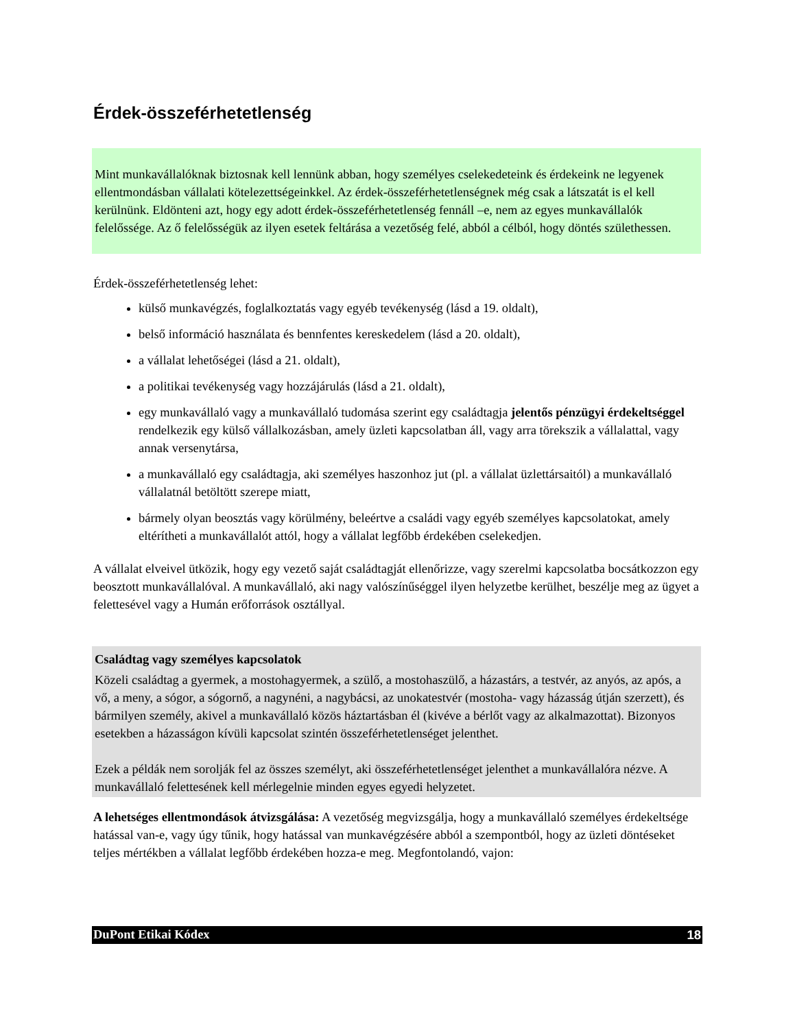Érdek-összeférhetetlenség
Mint munkavállalóknak biztosnak kell lennünk abban, hogy személyes cselekedeteink és érdekeink ne legyenek ellentmondásban vállalati kötelezettségeinkkel. Az érdek-összeférhetetlenségnek még csak a látszatát is el kell kerülnünk. Eldönteni azt, hogy egy adott érdek-összeférhetetlenség fennáll –e, nem az egyes munkavállalók felelőssége. Az ő felelősségük az ilyen esetek feltárása a vezetőség felé, abból a célból, hogy döntés születhessen.
Érdek-összeférhetetlenség lehet:
külső munkavégzés, foglalkoztatás vagy egyéb tevékenység (lásd a 19. oldalt),
belső információ használata és bennfentes kereskedelem (lásd a 20. oldalt),
a vállalat lehetőségei (lásd a 21. oldalt),
a politikai tevékenység vagy hozzájárulás (lásd a 21. oldalt),
egy munkavállaló vagy a munkavállaló tudomása szerint egy családtagja jelentős pénzügyi érdekeltséggel rendelkezik egy külső vállalkozásban, amely üzleti kapcsolatban áll, vagy arra törekszik a vállalattal, vagy annak versenytársa,
a munkavállaló egy családtagja, aki személyes haszonhoz jut (pl. a vállalat üzlettársaitól) a munkavállaló vállalatnál betöltött szerepe miatt,
bármely olyan beosztás vagy körülmény, beleértve a családi vagy egyéb személyes kapcsolatokat, amely eltérítheti a munkavállalót attól, hogy a vállalat legfőbb érdekében cselekedjen.
A vállalat elveivel ütközik, hogy egy vezető saját családtagját ellenőrizze, vagy szerelmi kapcsolatba bocsátkozzon egy beosztott munkavállalóval. A munkavállaló, aki nagy valószínűséggel ilyen helyzetbe kerülhet, beszélje meg az ügyet a felettesével vagy a Humán erőforrások osztállyal.
Családtag vagy személyes kapcsolatok
Közeli családtag a gyermek, a mostohagyermek, a szülő, a mostohaszülő, a házastárs, a testvér, az anyós, az após, a vő, a meny, a sógor, a sógornő, a nagynéni, a nagybácsi, az unokatestvér (mostoha- vagy házasság útján szerzett), és bármilyen személy, akivel a munkavállaló közös háztartásban él (kivéve a bérlőt vagy az alkalmazottat). Bizonyos esetekben a házasságon kívüli kapcsolat szintén összeférhetetlenséget jelenthet.
Ezek a példák nem sorolják fel az összes személyt, aki összeférhetetlenséget jelenthet a munkavállalóra nézve. A munkavállaló felettesének kell mérlegelnie minden egyes egyedi helyzetet.
A lehetséges ellentmondások átvizsgálása: A vezetőség megvizsgálja, hogy a munkavállaló személyes érdekeltsége hatással van-e, vagy úgy tűnik, hogy hatással van munkavégzésére abból a szempontból, hogy az üzleti döntéseket teljes mértékben a vállalat legfőbb érdekében hozza-e meg. Megfontolandó, vajon:
DuPont Etikai Kódex 18